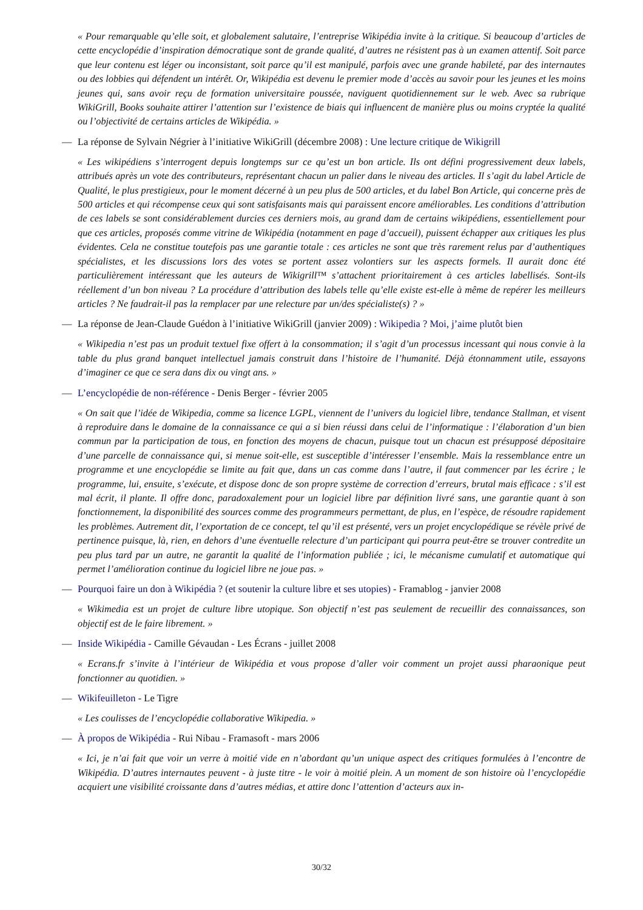« Pour remarquable qu’elle soit, et globalement salutaire, l’entreprise Wikipédia invite à la critique. Si beaucoup d’articles de cette encyclopédie d’inspiration démocratique sont de grande qualité, d’autres ne résistent pas à un examen attentif. Soit parce que leur contenu est léger ou inconsistant, soit parce qu’il est manipulé, parfois avec une grande habileté, par des internautes ou des lobbies qui défendent un intérêt. Or, Wikipédia est devenu le premier mode d’accès au savoir pour les jeunes et les moins jeunes qui, sans avoir reçu de formation universitaire poussée, naviguent quotidiennement sur le web. Avec sa rubrique WikiGrill, Books souhaite attirer l’attention sur l’existence de biais qui influencent de manière plus ou moins cryptée la qualité ou l’objectivité de certains articles de Wikipédia. »
— La réponse de Sylvain Négrier à l’initiative WikiGrill (décembre 2008) : Une lecture critique de Wikigrill
« Les wikipédiens s’interrogent depuis longtemps sur ce qu’est un bon article. Ils ont défini progressivement deux labels, attribués après un vote des contributeurs, représentant chacun un palier dans le niveau des articles. Il s’agit du label Article de Qualité, le plus prestigieux, pour le moment décerné à un peu plus de 500 articles, et du label Bon Article, qui concerne près de 500 articles et qui récompense ceux qui sont satisfaisants mais qui paraissent encore améliorables. Les conditions d’attribution de ces labels se sont considérablement durcies ces derniers mois, au grand dam de certains wikipédiens, essentiellement pour que ces articles, proposés comme vitrine de Wikipédia (notamment en page d’accueil), puissent échapper aux critiques les plus évidentes. Cela ne constitue toutefois pas une garantie totale : ces articles ne sont que très rarement relus par d’authentiques spécialistes, et les discussions lors des votes se portent assez volontiers sur les aspects formels. Il aurait donc été particulièrement intéressant que les auteurs de Wikigrill™ s’attachent prioritairement à ces articles labellisés. Sont-ils réellement d’un bon niveau ? La procédure d’attribution des labels telle qu’elle existe est-elle à même de repérer les meilleurs articles ? Ne faudrait-il pas la remplacer par une relecture par un/des spécialiste(s) ? »
— La réponse de Jean-Claude Guédon à l’initiative WikiGrill (janvier 2009) : Wikipedia ? Moi, j’aime plutôt bien
« Wikipedia n’est pas un produit textuel fixe offert à la consommation; il s’agit d’un processus incessant qui nous convie à la table du plus grand banquet intellectuel jamais construit dans l’histoire de l’humanité. Déjà étonnamment utile, essayons d’imaginer ce que ce sera dans dix ou vingt ans. »
— L’encyclopédie de non-référence - Denis Berger - février 2005
« On sait que l’idée de Wikipedia, comme sa licence LGPL, viennent de l’univers du logiciel libre, tendance Stallman, et visent à reproduire dans le domaine de la connaissance ce qui a si bien réussi dans celui de l’informatique : l’élaboration d’un bien commun par la participation de tous, en fonction des moyens de chacun, puisque tout un chacun est présupposé dépositaire d’une parcelle de connaissance qui, si menue soit-elle, est susceptible d’intéresser l’ensemble. Mais la ressemblance entre un programme et une encyclopédie se limite au fait que, dans un cas comme dans l’autre, il faut commencer par les écrire ; le programme, lui, ensuite, s’exécute, et dispose donc de son propre système de correction d’erreurs, brutal mais efficace : s’il est mal écrit, il plante. Il offre donc, paradoxalement pour un logiciel libre par définition livré sans, une garantie quant à son fonctionnement, la disponibilité des sources comme des programmeurs permettant, de plus, en l’espèce, de résoudre rapidement les problèmes. Autrement dit, l’exportation de ce concept, tel qu’il est présenté, vers un projet encyclopédique se révèle privé de pertinence puisque, là, rien, en dehors d’une éventuelle relecture d’un participant qui pourra peut-être se trouver contredite un peu plus tard par un autre, ne garantit la qualité de l’information publiée ; ici, le mécanisme cumulatif et automatique qui permet l’amélioration continue du logiciel libre ne joue pas. »
— Pourquoi faire un don à Wikipédia ? (et soutenir la culture libre et ses utopies) - Framablog - janvier 2008
« Wikimedia est un projet de culture libre utopique. Son objectif n’est pas seulement de recueillir des connaissances, son objectif est de le faire librement. »
— Inside Wikipédia - Camille Gévaudan - Les Écrans - juillet 2008
« Ecrans.fr s’invite à l’intérieur de Wikipédia et vous propose d’aller voir comment un projet aussi pharaonique peut fonctionner au quotidien. »
— Wikifeuilleton - Le Tigre
« Les coulisses de l’encyclopédie collaborative Wikipedia. »
— À propos de Wikipédia - Rui Nibau - Framasoft - mars 2006
« Ici, je n’ai fait que voir un verre à moitié vide en n’abordant qu’un unique aspect des critiques formulées à l’encontre de Wikipédia. D’autres internautes peuvent - à juste titre - le voir à moitié plein. A un moment de son histoire où l’encyclopédie acquiert une visibilité croissante dans d’autres médias, et attire donc l’attention d’acteurs aux in-
30/32